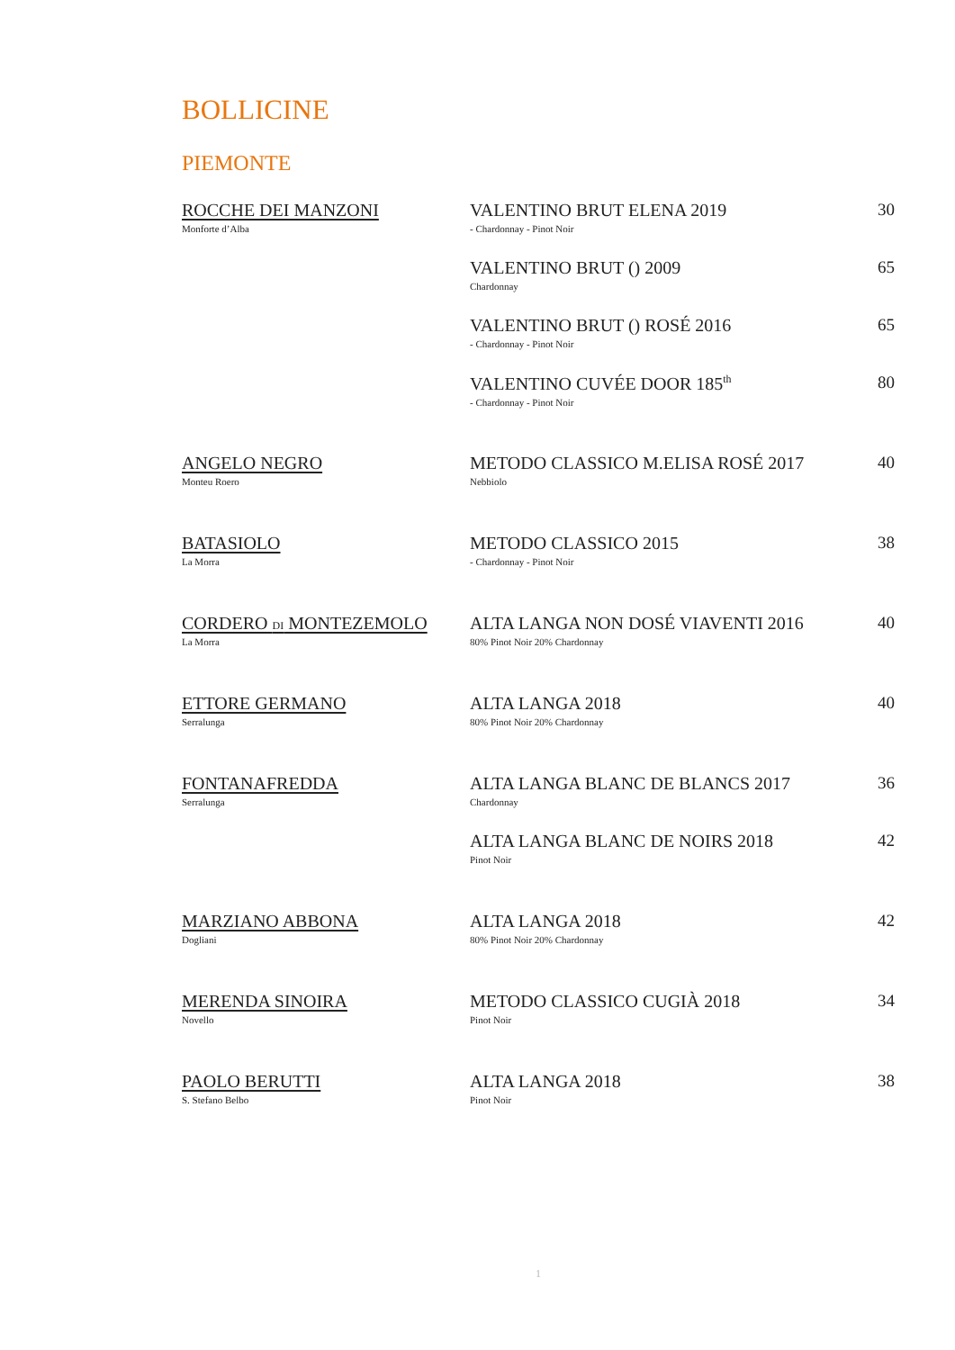BOLLICINE
PIEMONTE
| ROCCHE DEI MANZONI Monforte d’Alba | VALENTINO BRUT ELENA 2019 - Chardonnay - Pinot Noir | 30 |
| | VALENTINO BRUT () 2009 Chardonnay | 65 |
| | VALENTINO BRUT () ROSÉ 2016 - Chardonnay - Pinot Noir | 65 |
| | VALENTINO CUVÉE DOOR 185<sup>th</sup> - Chardonnay - Pinot Noir | 80 |
| ANGELO NEGRO Monteu Roero | METODO CLASSICO M.ELISA ROSÉ 2017 Nebbiolo | 40 |
| BATASIOLO La Morra | METODO CLASSICO 2015 - Chardonnay - Pinot Noir | 38 |
| CORDERO DI MONTEZEMOLO La Morra | ALTA LANGA NON DOSÉ VIAVENTI 2016 80% Pinot Noir 20% Chardonnay | 40 |
| ETTORE GERMANO Serralunga | ALTA LANGA 2018 80% Pinot Noir 20% Chardonnay | 40 |
| FONTANAFREDDA Serralunga | ALTA LANGA BLANC DE BLANCS 2017 Chardonnay | 36 |
| | ALTA LANGA BLANC DE NOIRS 2018 Pinot Noir | 42 |
| MARZIANO ABBONA Dogliani | ALTA LANGA 2018 80% Pinot Noir 20% Chardonnay | 42 |
| MERENDA SINOIRA Novello | METODO CLASSICO CUGIÀ 2018 Pinot Noir | 34 |
| PAOLO BERUTTI S. Stefano Belbo | ALTA LANGA 2018 Pinot Noir | 38 |
1